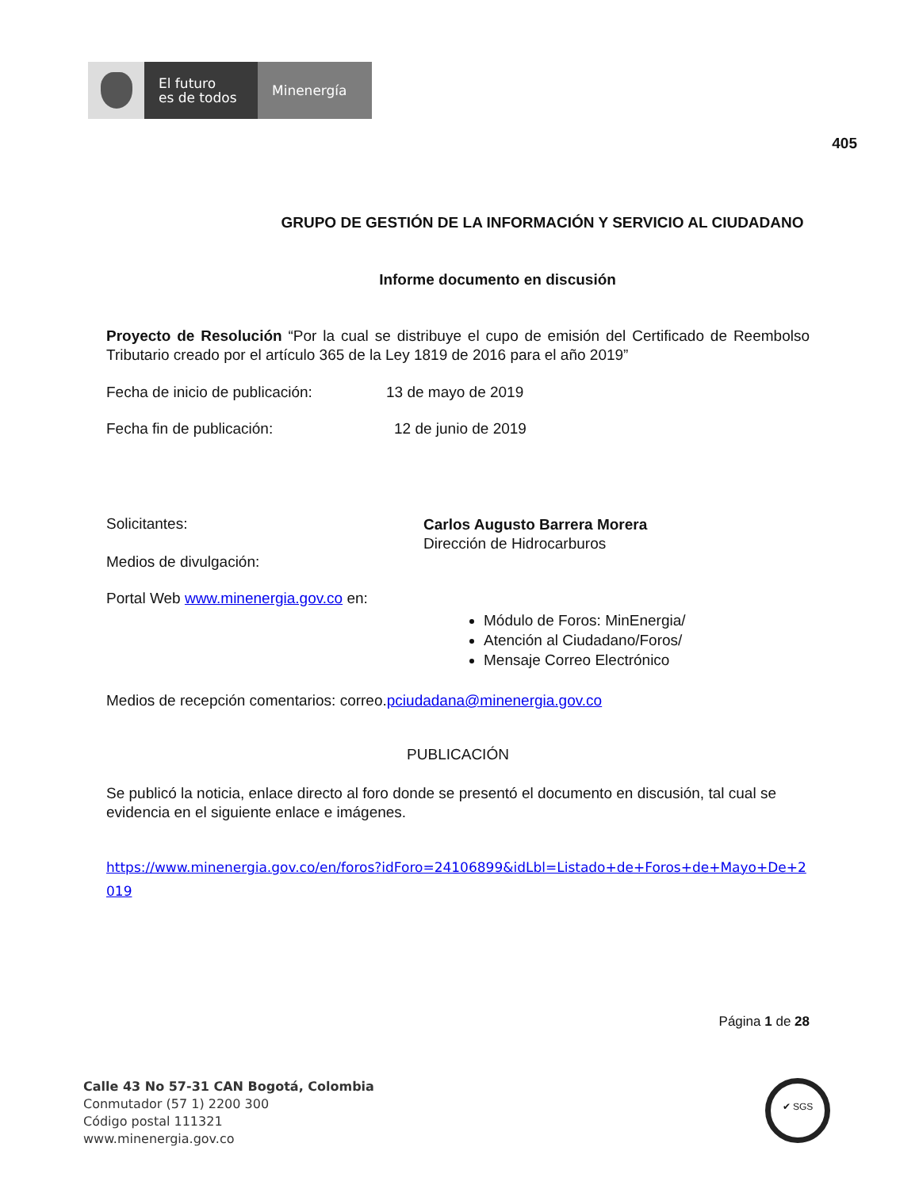El futuro
es de todos
Minenergía
405
GRUPO DE GESTIÓN DE LA INFORMACIÓN Y SERVICIO AL CIUDADANO
Informe documento en discusión
Proyecto de Resolución “Por la cual se distribuye el cupo de emisión del Certificado de Reembolso Tributario creado por el artículo 365 de la Ley 1819 de 2016 para el año 2019”
Fecha de inicio de publicación: 13 de mayo de 2019
Fecha fin de publicación: 12 de junio de 2019
Solicitantes: Carlos Augusto Barrera Morera
Dirección de Hidrocarburos
Medios de divulgación:
Portal Web www.minenergia.gov.co en:
Módulo de Foros: MinEnergia/
Atención al Ciudadano/Foros/
Mensaje Correo Electrónico
Medios de recepción comentarios: correo.pciudadana@minenergia.gov.co
PUBLICACIÓN
Se publicó la noticia, enlace directo al foro donde se presentó el documento en discusión, tal cual se evidencia en el siguiente enlace e imágenes.
https://www.minenergia.gov.co/en/foros?idForo=24106899&idLbl=Listado+de+Foros+de+Mayo+De+2019
Página 1 de 28
Calle 43 No 57-31 CAN Bogotá, Colombia
Conmutador (57 1) 2200 300
Código postal 111321
www.minenergia.gov.co
✔ SGS